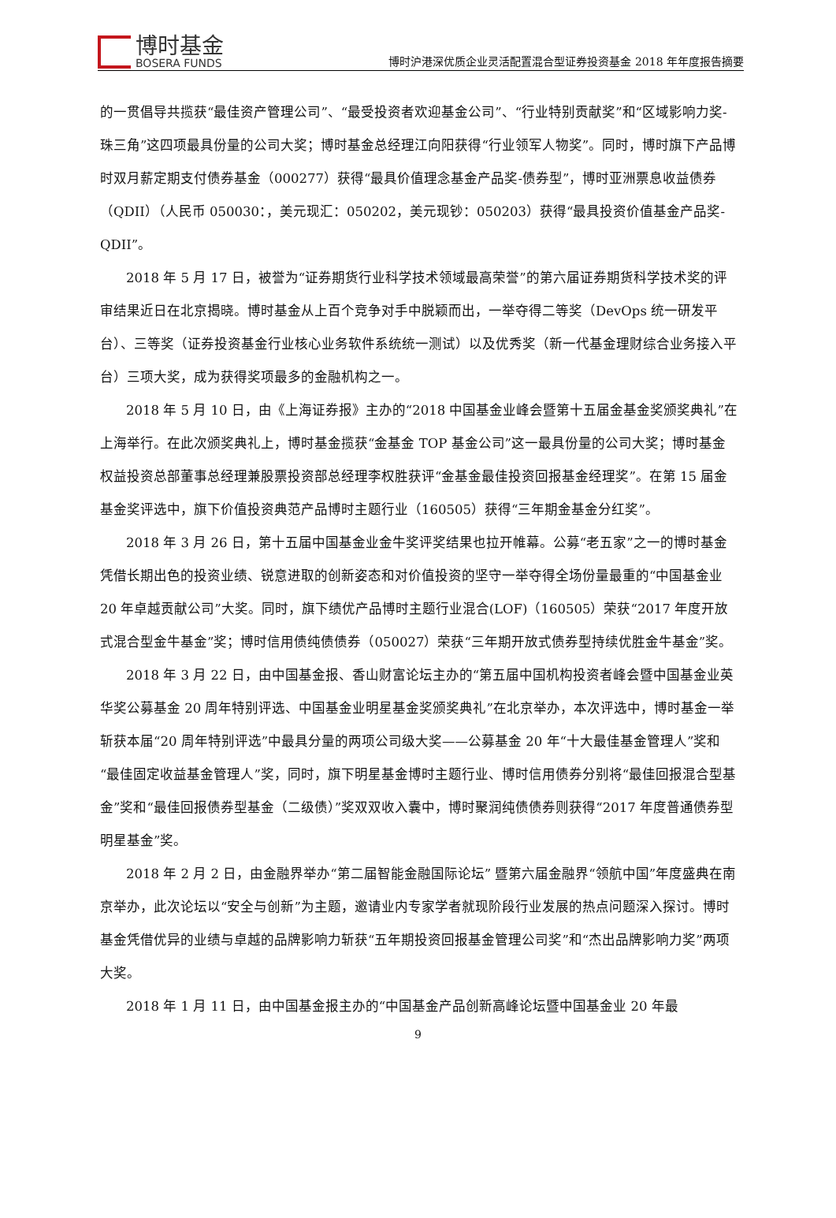博时基金
BOSERA FUNDS
博时沪港深优质企业灵活配置混合型证券投资基金 2018 年年度报告摘要
的一贯倡导共揽获“最佳资产管理公司”、“最受投资者欢迎基金公司”、“行业特别贡献奖”和“区域影响力奖-珠三角”这四项最具份量的公司大奖；博时基金总经理江向阳获得“行业领军人物奖”。同时，博时旗下产品博时双月薪定期支付债券基金（000277）获得“最具价值理念基金产品奖-债券型”，博时亚洲票息收益债券（QDII）（人民币 050030：，美元现汇：050202，美元现钞：050203）获得“最具投资价值基金产品奖-QDII”。
2018 年 5 月 17 日，被誉为“证券期货行业科学技术领域最高荣誉”的第六届证券期货科学技术奖的评审结果近日在北京揭晓。博时基金从上百个竞争对手中脱颖而出，一举夺得二等奖（DevOps 统一研发平台）、三等奖（证券投资基金行业核心业务软件系统统一测试）以及优秀奖（新一代基金理财综合业务接入平台）三项大奖，成为获得奖项最多的金融机构之一。
2018 年 5 月 10 日，由《上海证券报》主办的“2018 中国基金业峰会暨第十五届金基金奖颁奖典礼”在上海举行。在此次颁奖典礼上，博时基金揽获“金基金 TOP 基金公司”这一最具份量的公司大奖；博时基金权益投资总部董事总经理兼股票投资部总经理李权胜获评“金基金最佳投资回报基金经理奖”。在第 15 届金基金奖评选中，旗下价值投资典范产品博时主题行业（160505）获得“三年期金基金分红奖”。
2018 年 3 月 26 日，第十五届中国基金业金牛奖评奖结果也拉开帷幕。公募“老五家”之一的博时基金凭借长期出色的投资业绩、锐意进取的创新姿态和对价值投资的坚守一举夺得全场份量最重的“中国基金业 20 年卓越贡献公司”大奖。同时，旗下绩优产品博时主题行业混合(LOF)（160505）荣获“2017 年度开放式混合型金牛基金”奖；博时信用债纯债债券（050027）荣获“三年期开放式债券型持续优胜金牛基金”奖。
2018 年 3 月 22 日，由中国基金报、香山财富论坛主办的“第五届中国机构投资者峰会暨中国基金业英华奖公募基金 20 周年特别评选、中国基金业明星基金奖颁奖典礼”在北京举办，本次评选中，博时基金一举斩获本届“20 周年特别评选”中最具分量的两项公司级大奖——公募基金 20 年“十大最佳基金管理人”奖和“最佳固定收益基金管理人”奖，同时，旗下明星基金博时主题行业、博时信用债券分别将“最佳回报混合型基金”奖和“最佳回报债券型基金（二级债）”奖双双收入囊中，博时聚润纯债债券则获得“2017 年度普通债券型明星基金”奖。
2018 年 2 月 2 日，由金融界举办“第二届智能金融国际论坛” 暨第六届金融界“领航中国”年度盛典在南京举办，此次论坛以“安全与创新”为主题，邀请业内专家学者就现阶段行业发展的热点问题深入探讨。博时基金凭借优异的业绩与卓越的品牌影响力斩获“五年期投资回报基金管理公司奖”和“杰出品牌影响力奖”两项大奖。
2018 年 1 月 11 日，由中国基金报主办的“中国基金产品创新高峰论坛暨中国基金业 20 年最
9